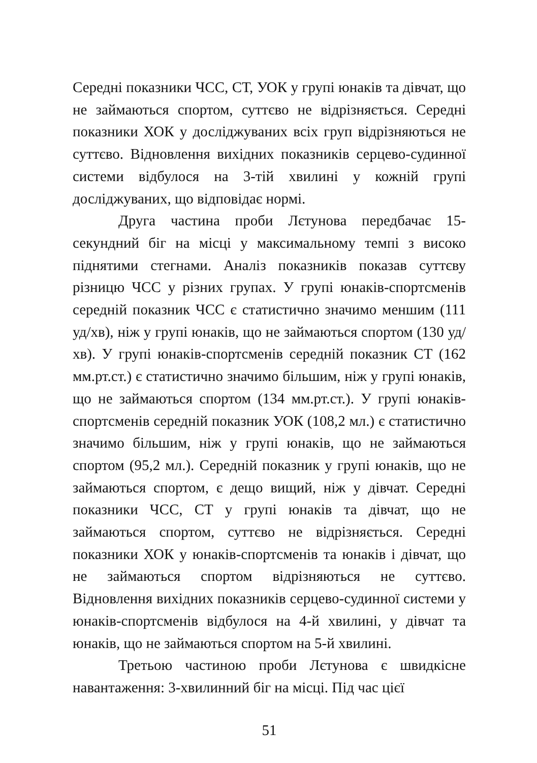Середні показники ЧСС, СТ, УОК у групі юнаків та дівчат, що не займаються спортом, суттєво не відрізняється. Середні показники ХОК у досліджуваних всіх груп відрізняються не суттєво. Відновлення вихідних показників серцево-судинної системи відбулося на 3-тій хвилині у кожній групі досліджуваних, що відповідає нормі.
Друга частина проби Лєтунова передбачає 15-секундний біг на місці у максимальному темпі з високо піднятими стегнами. Аналіз показників показав суттєву різницю ЧСС у різних групах. У групі юнаків-спортсменів середній показник ЧСС є статистично значимо меншим (111 уд/хв), ніж у групі юнаків, що не займаються спортом (130 уд/хв). У групі юнаків-спортсменів середній показник СТ (162 мм.рт.ст.) є статистично значимо більшим, ніж у групі юнаків, що не займаються спортом (134 мм.рт.ст.). У групі юнаків-спортсменів середній показник УОК (108,2 мл.) є статистично значимо більшим, ніж у групі юнаків, що не займаються спортом (95,2 мл.). Середній показник у групі юнаків, що не займаються спортом, є дещо вищий, ніж у дівчат. Середні показники ЧСС, СТ у групі юнаків та дівчат, що не займаються спортом, суттєво не відрізняється. Середні показники ХОК у юнаків-спортсменів та юнаків і дівчат, що не займаються спортом відрізняються не суттєво. Відновлення вихідних показників серцево-судинної системи у юнаків-спортсменів відбулося на 4-й хвилині, у дівчат та юнаків, що не займаються спортом на 5-й хвилині.
Третьою частиною проби Лєтунова є швидкісне навантаження: 3-хвилинний біг на місці. Під час цієї
51